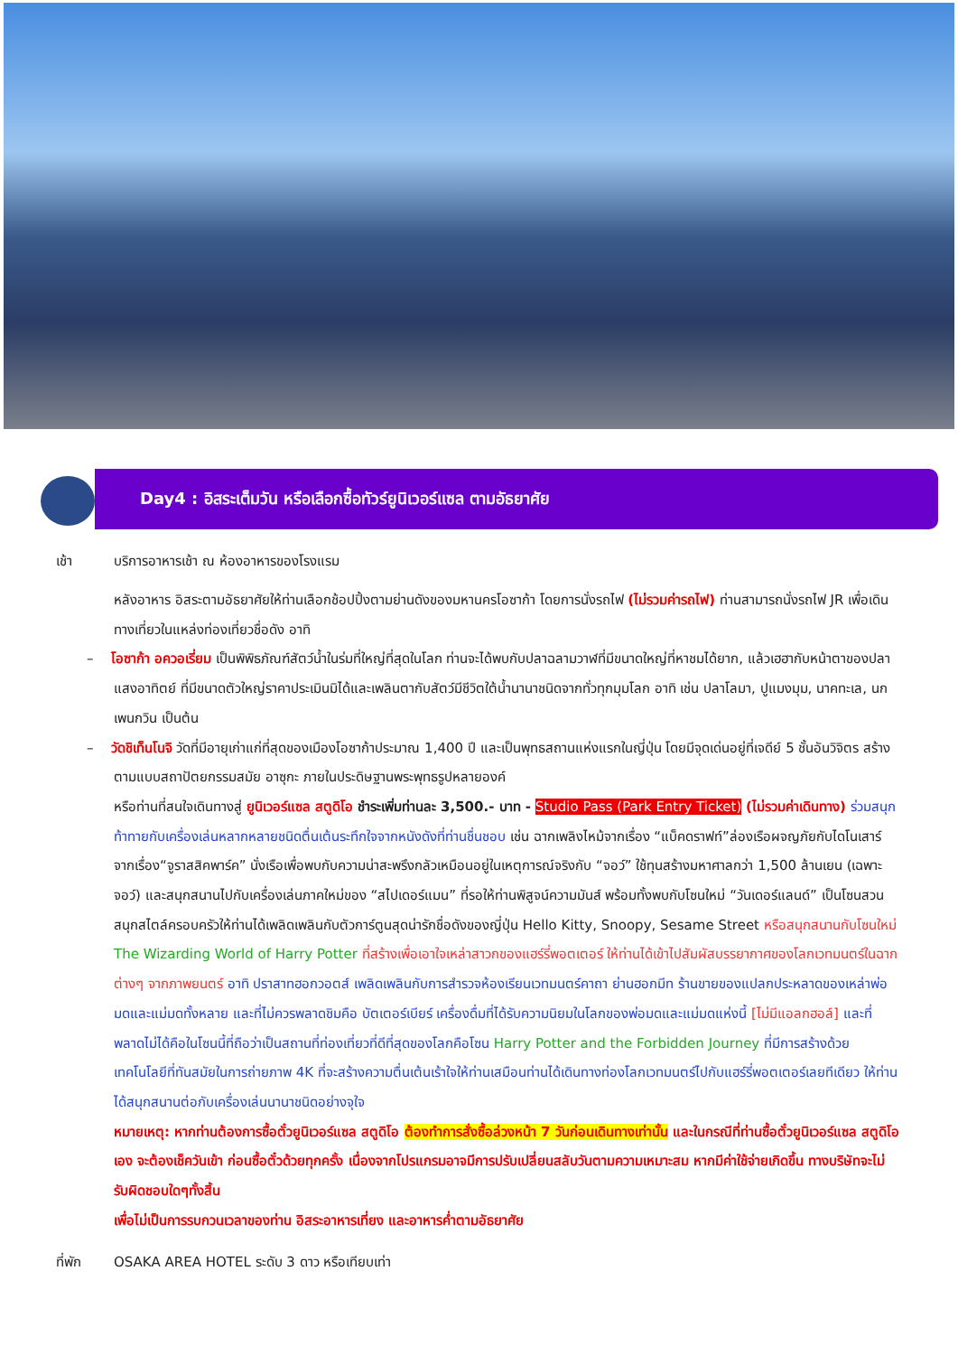Day4 : อิสระเต็มวัน หรือเลือกซื้อทัวร์ยูนิเวอร์แซล ตามอัธยาศัย
เช้า บริการอาหารเช้า ณ ห้องอาหารของโรงแรม
หลังอาหาร อิสระตามอัธยาศัยให้ท่านเลือกช้อปปิ้งตามย่านดังของมหานครโอซาก้า โดยการนั่งรถไฟ (ไม่รวมค่ารถไฟ) ท่านสามารถนั่งรถไฟ JR เพื่อเดินทางเที่ยวในแหล่งท่องเที่ยวชื่อดัง อาทิ
– โอซาก้า อควอเรี่ยม เป็นพิพิธภัณฑ์สัตว์น้ำในร่มที่ใหญ่ที่สุดในโลก ท่านจะได้พบกับปลาฉลามวาฬที่มีขนาดใหญ่ที่หาชมได้ยาก, แล้วเฮฮากับหน้าตาของปลาแสงอาทิตย์ ที่มีขนาดตัวใหญ่ราคาประเมินมิได้และเพลินตากับสัตว์มีชีวิตใต้น้ำนานาชนิดจากทั่วทุกมุมโลก อาทิ เช่น ปลาโลมา, ปูแมงมุม, นาคทะเล, นกเพนกวิน เป็นต้น
– วัดชิเท็นโนจิ วัดที่มีอายุเก่าแก่ที่สุดของเมืองโอซาก้าประมาณ 1,400 ปี และเป็นพุทธสถานแห่งแรกในญี่ปุ่น โดยมีจุดเด่นอยู่ที่เจดีย์ 5 ชั้นอันวิจิตร สร้างตามแบบสถาปัตยกรรมสมัย อาซุกะ ภายในประดิษฐานพระพุทธรูปหลายองค์
หรือท่านที่สนใจเดินทางสู่ ยูนิเวอร์แซล สตูดิโอ ชำระเพิ่มท่านละ 3,500.- บาท - Studio Pass (Park Entry Ticket) (ไม่รวมค่าเดินทาง) ร่วมสนุกท้าทายกับเครื่องเล่นหลากหลายชนิดตื่นเต้นระทึกใจจากหนังดังที่ท่านชื่นชอบ เช่น ฉากเพลิงไหม้จากเรื่อง “แบ็คดราฟท์”ล่องเรือผจญภัยกับไดโนเสาร์จากเรื่อง“จูราสสิคพาร์ค” นั่งเรือเพื่อพบกับความน่าสะพรึงกลัวเหมือนอยู่ในเหตุการณ์จริงกับ “จอว์” ใช้ทุนสร้างมหาศาลกว่า 1,500 ล้านเยน (เฉพาะจอว์) และสนุกสนานไปกับเครื่องเล่นภาคใหม่ของ “สไปเดอร์แมน” ที่รอให้ท่านพิสูจน์ความมันส์ พร้อมทั้งพบกับโซนใหม่ “วันเดอร์แลนด์” เป็นโซนสวนสนุกสไตล์ครอบครัวให้ท่านได้เพลิดเพลินกับตัวการ์ตูนสุดน่ารักชื่อดังของญี่ปุ่น Hello Kitty, Snoopy, Sesame Street หรือสนุกสนานกับโซนใหม่ The Wizarding World of Harry Potter ที่สร้างเพื่อเอาใจเหล่าสาวกของแฮร์รี่พอตเตอร์ ให้ท่านได้เข้าไปสัมผัสบรรยากาศของโลกเวทมนตร์ในฉากต่างๆ จากภาพยนตร์ อาทิ ปราสาทฮอกวอตส์ เพลิดเพลินกับการสำรวจห้องเรียนเวทมนตร์คาถา ย่านฮอกมีท ร้านขายของแปลกประหลาดของเหล่าพ่อมดและแม่มดทั้งหลาย และที่ไม่ควรพลาดชิมคือ บัตเตอร์เบียร์ เครื่องดื่มที่ได้รับความนิยมในโลกของพ่อมดและแม่มดแห่งนี้ [ไม่มีแอลกฮอล์] และที่พลาดไม่ได้คือในโซนนี้ที่ถือว่าเป็นสถานที่ท่องเที่ยวที่ดีที่สุดของโลกคือโซน Harry Potter and the Forbidden Journey ที่มีการสร้างด้วยเทคโนโลยีที่ทันสมัยในการถ่ายภาพ 4K ที่จะสร้างความตื่นเต้นเร้าใจให้ท่านเสมือนท่านได้เดินทางท่องโลกเวทมนตร์ไปกับแฮร์รี่พอตเตอร์เลยทีเดียว ให้ท่านได้สนุกสนานต่อกับเครื่องเล่นนานาชนิดอย่างจุใจ
หมายเหตุ: หากท่านต้องการซื้อตั๋วยูนิเวอร์แซล สตูดิโอ ต้องทำการสั่งซื้อล่วงหน้า 7 วันก่อนเดินทางเท่านั้น และในกรณีที่ท่านซื้อตั๋วยูนิเวอร์แซล สตูดิโอเอง จะต้องเช็ควันเข้า ก่อนซื้อตั๋วด้วยทุกครั้ง เนื่องจากโปรแกรมอาจมีการปรับเปลี่ยนสลับวันตามความเหมาะสม หากมีค่าใช้จ่ายเกิดขึ้น ทางบริษัทจะไม่รับผิดชอบใดๆทั้งสิ้น
เพื่อไม่เป็นการรบกวนเวลาของท่าน อิสระอาหารเที่ยง และอาหารค่ำตามอัธยาศัย
ที่พัก OSAKA AREA HOTEL ระดับ 3 ดาว หรือเทียบเท่า